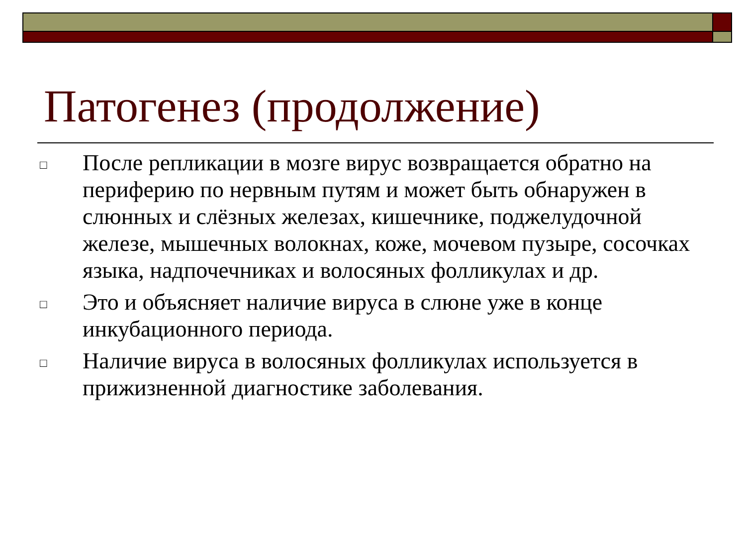Патогенез (продолжение)
□ После репликации в мозге вирус возвращается обратно на периферию по нервным путям и может быть обнаружен в слюнных и слёзных железах, кишечнике, поджелудочной железе, мышечных волокнах, коже, мочевом пузыре, сосочках языка, надпочечниках и волосяных фолликулах и др.
□ Это и объясняет наличие вируса в слюне уже в конце инкубационного периода.
□ Наличие вируса в волосяных фолликулах используется в прижизненной диагностике заболевания.